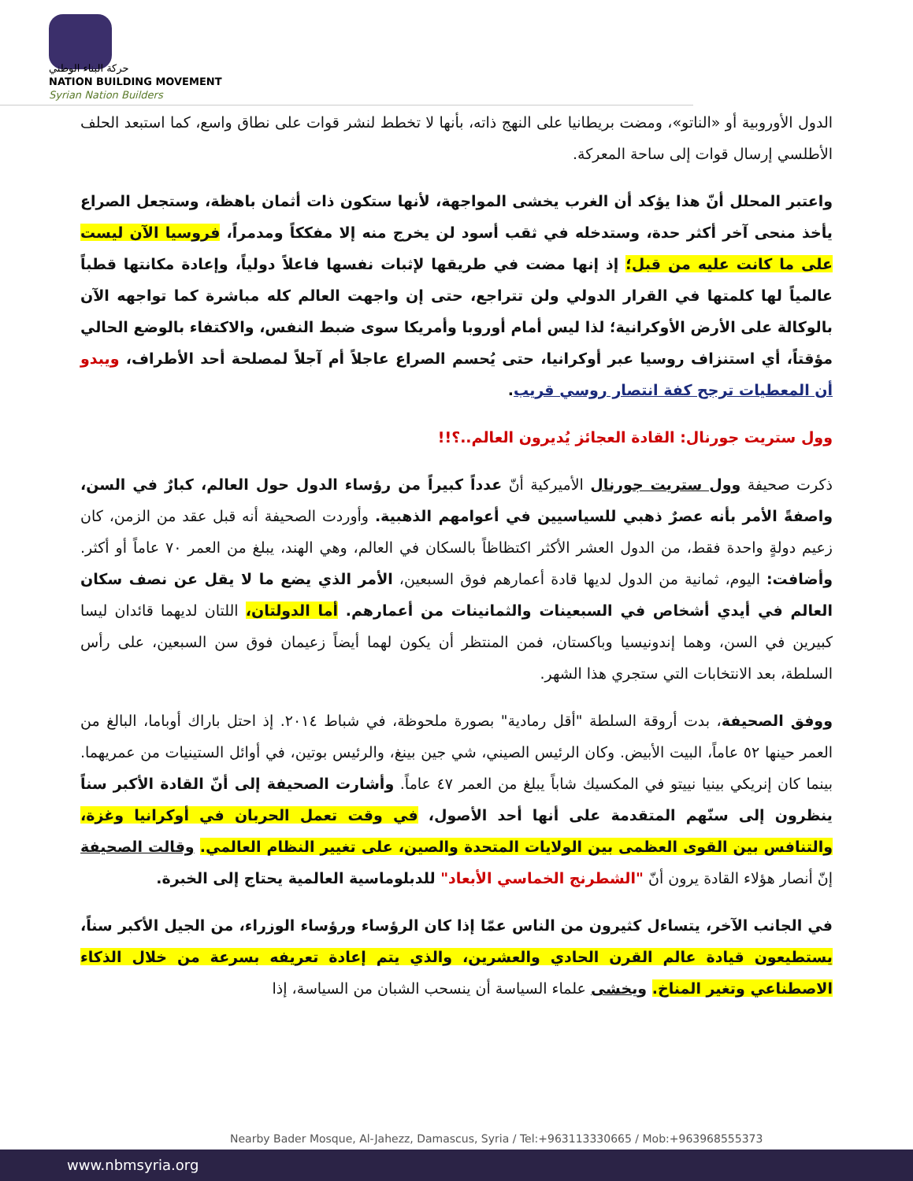حركة البناء الوطني
NATION BUILDING MOVEMENT
Syrian Nation Builders
الدول الأوروبية أو «الناتو»، ومضت بريطانيا على النهج ذاته، بأنها لا تخطط لنشر قوات على نطاق واسع، كما استبعد الحلف الأطلسي إرسال قوات إلى ساحة المعركة.
واعتبر المحلل أنّ هذا يؤكد أن الغرب يخشى المواجهة، لأنها ستكون ذات أثمان باهظة، وستجعل الصراع يأخذ منحى آخر أكثر حدة، وستدخله في ثقب أسود لن يخرج منه إلا مفككاً ومدمراً، فروسيا الآن ليست على ما كانت عليه من قبل؛ إذ إنها مضت في طريقها لإثبات نفسها فاعلاً دولياً، وإعادة مكانتها قطباً عالمياً لها كلمتها في القرار الدولي ولن تتراجع، حتى إن واجهت العالم كله مباشرة كما تواجهه الآن بالوكالة على الأرض الأوكرانية؛ لذا ليس أمام أوروبا وأمريكا سوى ضبط النفس، والاكتفاء بالوضع الحالي مؤقتاً، أي استنزاف روسيا عبر أوكرانيا، حتى يُحسم الصراع عاجلاً أم آجلاً لمصلحة أحد الأطراف، ويبدو أن المعطيات ترجح كفة انتصار روسي قريب.
وول ستريت جورنال: القادة العجائز يُديرون العالم..؟!!
ذكرت صحيفة وول ستريت جورنال الأميركية أنّ عدداً كبيراً من رؤساء الدول حول العالم، كبارٌ في السن، واصفةً الأمر بأنه عصرٌ ذهبي للسياسيين في أعوامهم الذهبية. وأوردت الصحيفة أنه قبل عقد من الزمن، كان زعيم دولةٍ واحدة فقط، من الدول العشر الأكثر اكتظاظاً بالسكان في العالم، وهي الهند، يبلغ من العمر ٧٠ عاماً أو أكثر. وأضافت: اليوم، ثمانية من الدول لديها قادة أعمارهم فوق السبعين، الأمر الذي يضع ما لا يقل عن نصف سكان العالم في أيدي أشخاص في السبعينات والثمانينات من أعمارهم. أما الدولتان، اللتان لديهما قائدان ليسا كبيرين في السن، وهما إندونيسيا وباكستان، فمن المنتظر أن يكون لهما أيضاً زعيمان فوق سن السبعين، على رأس السلطة، بعد الانتخابات التي ستجري هذا الشهر.
ووفق الصحيفة، بدت أروقة السلطة "أقل رمادية" بصورة ملحوظة، في شباط ٢٠١٤. إذ احتل باراك أوباما، البالغ من العمر حينها ٥٢ عاماً، البيت الأبيض. وكان الرئيس الصيني، شي جين بينغ، والرئيس بوتين، في أوائل الستينيات من عمريهما. بينما كان إنريكي بينيا نييتو في المكسيك شاباً يبلغ من العمر ٤٧ عاماً. وأشارت الصحيفة إلى أنّ القادة الأكبر سناً ينظرون إلى سنّهم المتقدمة على أنها أحد الأصول، في وقت تعمل الحربان في أوكرانيا وغزة، والتنافس بين القوى العظمى بين الولايات المتحدة والصين، على تغيير النظام العالمي. وقالت الصحيفة إنّ أنصار هؤلاء القادة يرون أنّ "الشطرنج الخماسي الأبعاد" للدبلوماسية العالمية يحتاج إلى الخبرة.
في الجانب الآخر، يتساءل كثيرون من الناس عمّا إذا كان الرؤساء ورؤساء الوزراء، من الجيل الأكبر سناً، يستطيعون قيادة عالم القرن الحادي والعشرين، والذي يتم إعادة تعريفه بسرعة من خلال الذكاء الاصطناعي وتغير المناخ. ويخشى علماء السياسة أن ينسحب الشبان من السياسة، إذا
Nearby Bader Mosque, Al-Jahezz, Damascus, Syria / Tel:+963113330665 / Mob:+963968555373
www.nbmsyria.org